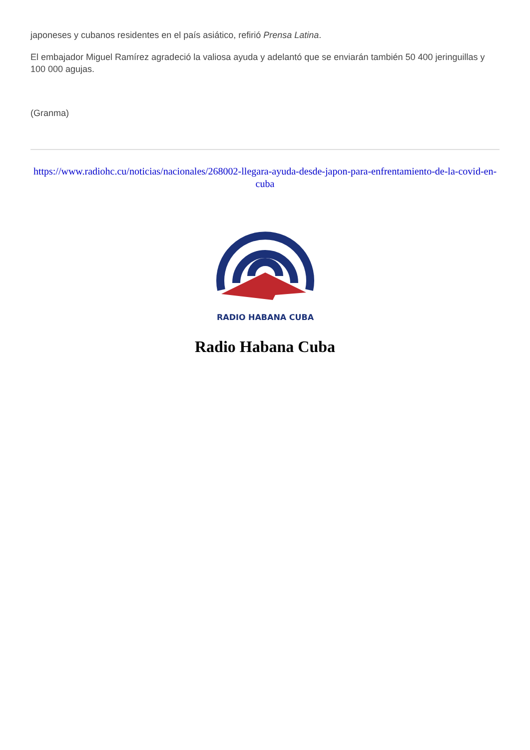japoneses y cubanos residentes en el país asiático, refirió Prensa Latina.
El embajador Miguel Ramírez agradeció la valiosa ayuda y adelantó que se enviarán también 50 400 jeringuillas y 100 000 agujas.
(Granma)
https://www.radiohc.cu/noticias/nacionales/268002-llegara-ayuda-desde-japon-para-enfrentamiento-de-la-covid-en-cuba
RADIO HABANA CUBA
Radio Habana Cuba